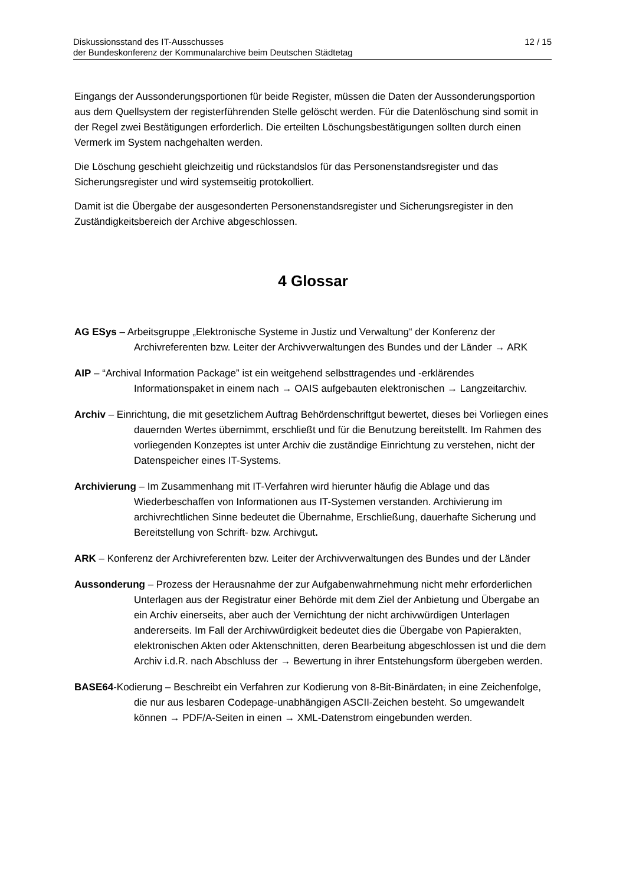Diskussionsstand des IT-Ausschusses
der Bundeskonferenz der Kommunalarchive beim Deutschen Städtetag
12 / 15
Eingangs der Aussonderungsportionen für beide Register, müssen die Daten der Aussonderungsportion aus dem Quellsystem der registerführenden Stelle gelöscht werden. Für die Datenlöschung sind somit in der Regel zwei Bestätigungen erforderlich. Die erteilten Löschungsbestätigungen sollten durch einen Vermerk im System nachgehalten werden.
Die Löschung geschieht gleichzeitig und rückstandslos für das Personenstandsregister und das Sicherungsregister und wird systemseitig protokolliert.
Damit ist die Übergabe der ausgesonderten Personenstandsregister und Sicherungsregister in den Zuständigkeitsbereich der Archive abgeschlossen.
4 Glossar
AG ESys – Arbeitsgruppe „Elektronische Systeme in Justiz und Verwaltung“ der Konferenz der Archivreferenten bzw. Leiter der Archivverwaltungen des Bundes und der Länder → ARK
AIP – “Archival Information Package” ist ein weitgehend selbsttragendes und -erklärendes Informationspaket in einem nach → OAIS aufgebauten elektronischen → Langzeitarchiv.
Archiv – Einrichtung, die mit gesetzlichem Auftrag Behördenschriftgut bewertet, dieses bei Vorliegen eines dauernden Wertes übernimmt, erschließt und für die Benutzung bereitstellt. Im Rahmen des vorliegenden Konzeptes ist unter Archiv die zuständige Einrichtung zu verstehen, nicht der Datenspeicher eines IT-Systems.
Archivierung – Im Zusammenhang mit IT-Verfahren wird hierunter häufig die Ablage und das Wiederbeschaffen von Informationen aus IT-Systemen verstanden. Archivierung im archivrechtlichen Sinne bedeutet die Übernahme, Erschließung, dauerhafte Sicherung und Bereitstellung von Schrift- bzw. Archivgut.
ARK – Konferenz der Archivreferenten bzw. Leiter der Archivverwaltungen des Bundes und der Länder
Aussonderung – Prozess der Herausnahme der zur Aufgabenwahrnehmung nicht mehr erforderlichen Unterlagen aus der Registratur einer Behörde mit dem Ziel der Anbietung und Übergabe an ein Archiv einerseits, aber auch der Vernichtung der nicht archivwürdigen Unterlagen andererseits. Im Fall der Archivwürdigkeit bedeutet dies die Übergabe von Papierakten, elektronischen Akten oder Aktenschnitten, deren Bearbeitung abgeschlossen ist und die dem Archiv i.d.R. nach Abschluss der → Bewertung in ihrer Entstehungsform übergeben werden.
BASE64-Kodierung – Beschreibt ein Verfahren zur Kodierung von 8-Bit-Binärdaten, in eine Zeichenfolge, die nur aus lesbaren Codepage-unabhängigen ASCII-Zeichen besteht. So umgewandelt können → PDF/A-Seiten in einen → XML-Datenstrom eingebunden werden.